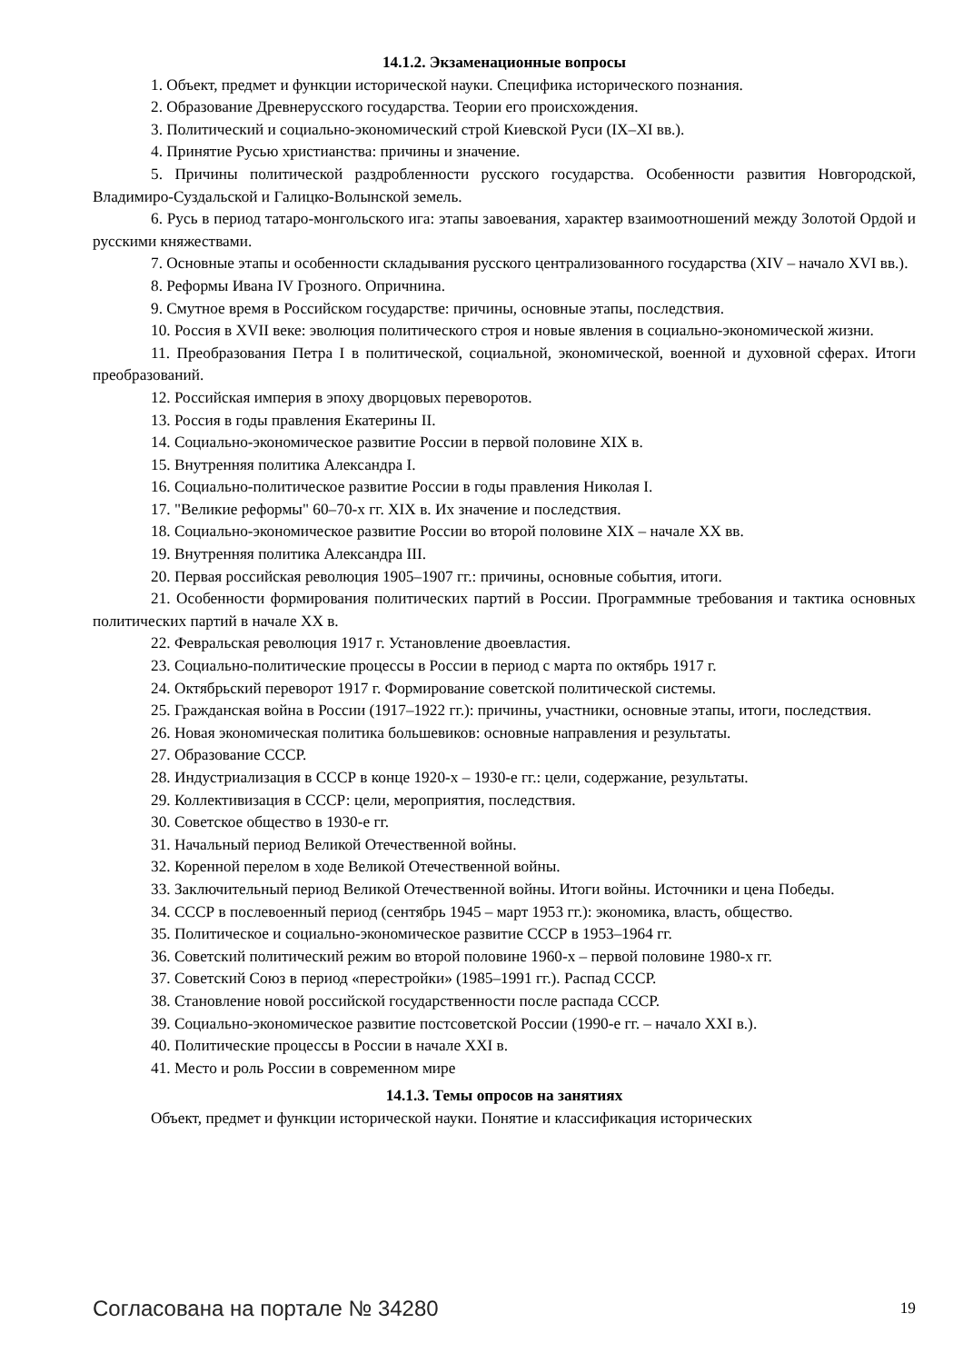14.1.2. Экзаменационные вопросы
1. Объект, предмет и функции исторической науки. Специфика исторического познания.
2. Образование Древнерусского государства. Теории его происхождения.
3. Политический и социально-экономический строй Киевской Руси (IX–XI вв.).
4. Принятие Русью христианства: причины и значение.
5. Причины политической раздробленности русского государства. Особенности развития Новгородской, Владимиро-Суздальской и Галицко-Волынской земель.
6. Русь в период татаро-монгольского ига: этапы завоевания, характер взаимоотношений между Золотой Ордой и русскими княжествами.
7. Основные этапы и особенности складывания русского централизованного государства (XIV – начало XVI вв.).
8. Реформы Ивана IV Грозного. Опричнина.
9. Смутное время в Российском государстве: причины, основные этапы, последствия.
10. Россия в XVII веке: эволюция политического строя и новые явления в социально-экономической жизни.
11. Преобразования Петра I в политической, социальной, экономической, военной и духовной сферах. Итоги преобразований.
12. Российская империя в эпоху дворцовых переворотов.
13. Россия в годы правления Екатерины II.
14. Социально-экономическое развитие России в первой половине XIX в.
15. Внутренняя политика Александра I.
16. Социально-политическое развитие России в годы правления Николая I.
17. "Великие реформы" 60–70-х гг. XIX в. Их значение и последствия.
18. Социально-экономическое развитие России во второй половине XIX – начале XX вв.
19. Внутренняя политика Александра III.
20. Первая российская революция 1905–1907 гг.: причины, основные события, итоги.
21. Особенности формирования политических партий в России. Программные требования и тактика основных политических партий в начале XX в.
22. Февральская революция 1917 г. Установление двоевластия.
23. Социально-политические процессы в России в период с марта по октябрь 1917 г.
24. Октябрьский переворот 1917 г. Формирование советской политической системы.
25. Гражданская война в России (1917–1922 гг.): причины, участники, основные этапы, итоги, последствия.
26. Новая экономическая политика большевиков: основные направления и результаты.
27. Образование СССР.
28. Индустриализация в СССР в конце 1920-х – 1930-е гг.: цели, содержание, результаты.
29. Коллективизация в СССР: цели, мероприятия, последствия.
30. Советское общество в 1930-е гг.
31. Начальный период Великой Отечественной войны.
32. Коренной перелом в ходе Великой Отечественной войны.
33. Заключительный период Великой Отечественной войны. Итоги войны. Источники и цена Победы.
34. СССР в послевоенный период (сентябрь 1945 – март 1953 гг.): экономика, власть, общество.
35. Политическое и социально-экономическое развитие СССР в 1953–1964 гг.
36. Советский политический режим во второй половине 1960-х – первой половине 1980-х гг.
37. Советский Союз в период «перестройки» (1985–1991 гг.). Распад СССР.
38. Становление новой российской государственности после распада СССР.
39. Социально-экономическое развитие постсоветской России (1990-е гг. – начало XXI в.).
40. Политические процессы в России в начале XXI в.
41. Место и роль России в современном мире
14.1.3. Темы опросов на занятиях
Объект, предмет и функции исторической науки. Понятие и классификация исторических
Согласована на портале № 34280 19